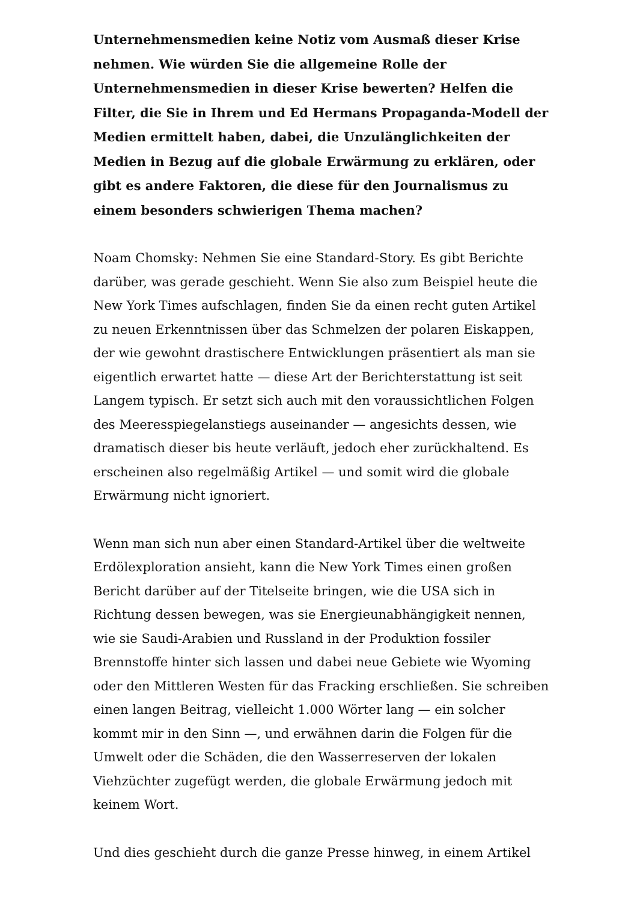Unternehmensmedien keine Notiz vom Ausmaß dieser Krise nehmen. Wie würden Sie die allgemeine Rolle der Unternehmensmedien in dieser Krise bewerten? Helfen die Filter, die Sie in Ihrem und Ed Hermans Propaganda-Modell der Medien ermittelt haben, dabei, die Unzulänglichkeiten der Medien in Bezug auf die globale Erwärmung zu erklären, oder gibt es andere Faktoren, die diese für den Journalismus zu einem besonders schwierigen Thema machen?
Noam Chomsky: Nehmen Sie eine Standard-Story. Es gibt Berichte darüber, was gerade geschieht. Wenn Sie also zum Beispiel heute die New York Times aufschlagen, finden Sie da einen recht guten Artikel zu neuen Erkenntnissen über das Schmelzen der polaren Eiskappen, der wie gewohnt drastischere Entwicklungen präsentiert als man sie eigentlich erwartet hatte — diese Art der Berichterstattung ist seit Langem typisch. Er setzt sich auch mit den voraussichtlichen Folgen des Meeresspiegelanstiegs auseinander — angesichts dessen, wie dramatisch dieser bis heute verläuft, jedoch eher zurückhaltend. Es erscheinen also regelmäßig Artikel — und somit wird die globale Erwärmung nicht ignoriert.
Wenn man sich nun aber einen Standard-Artikel über die weltweite Erdölexploration ansieht, kann die New York Times einen großen Bericht darüber auf der Titelseite bringen, wie die USA sich in Richtung dessen bewegen, was sie Energieunabhängigkeit nennen, wie sie Saudi-Arabien und Russland in der Produktion fossiler Brennstoffe hinter sich lassen und dabei neue Gebiete wie Wyoming oder den Mittleren Westen für das Fracking erschließen. Sie schreiben einen langen Beitrag, vielleicht 1.000 Wörter lang — ein solcher kommt mir in den Sinn —, und erwähnen darin die Folgen für die Umwelt oder die Schäden, die den Wasserreserven der lokalen Viehzüchter zugefügt werden, die globale Erwärmung jedoch mit keinem Wort.
Und dies geschieht durch die ganze Presse hinweg, in einem Artikel